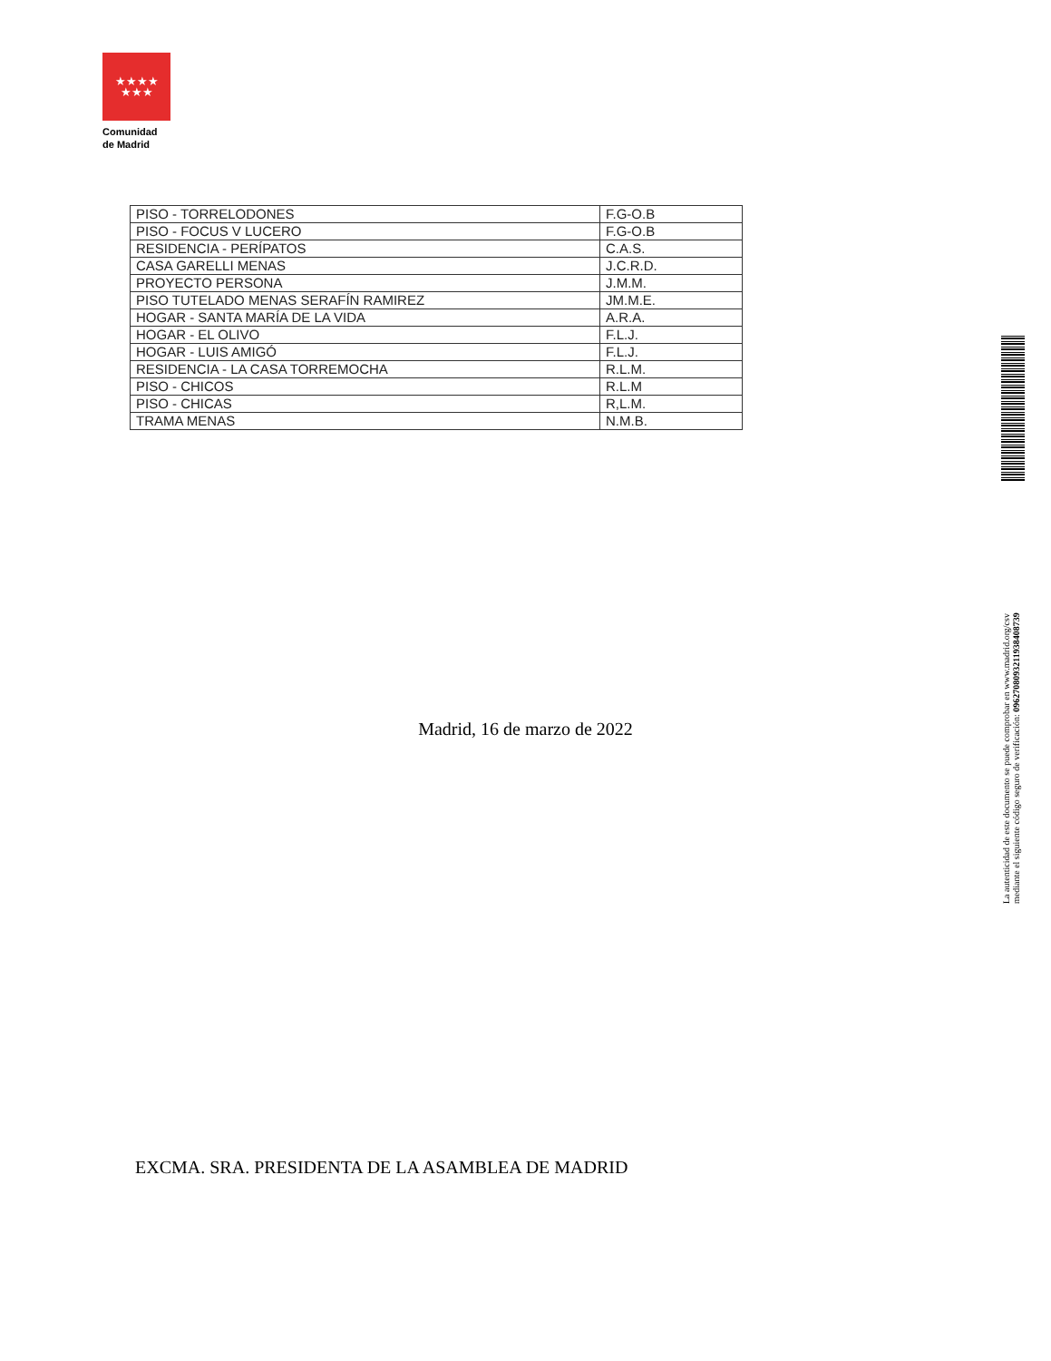★★★★
★★★
Comunidad
de Madrid
| PISO - TORRELODONES | F.G-O.B |
| PISO - FOCUS V LUCERO | F.G-O.B |
| RESIDENCIA - PERÍPATOS | C.A.S. |
| CASA GARELLI MENAS | J.C.R.D. |
| PROYECTO PERSONA | J.M.M. |
| PISO TUTELADO MENAS SERAFÍN RAMIREZ | JM.M.E. |
| HOGAR - SANTA MARÍA DE LA VIDA | A.R.A. |
| HOGAR - EL OLIVO | F.L.J. |
| HOGAR - LUIS AMIGÓ | F.L.J. |
| RESIDENCIA - LA CASA TORREMOCHA | R.L.M. |
| PISO - CHICOS | R.L.M |
| PISO - CHICAS | R,L.M. |
| TRAMA MENAS | N.M.B. |
Madrid, 16 de marzo de 2022
EXCMA. SRA. PRESIDENTA DE LA ASAMBLEA DE MADRID
La autenticidad de este documento se puede comprobar en www.madrid.org/csv
mediante el siguiente código seguro de verificación: 0962708093211938408739